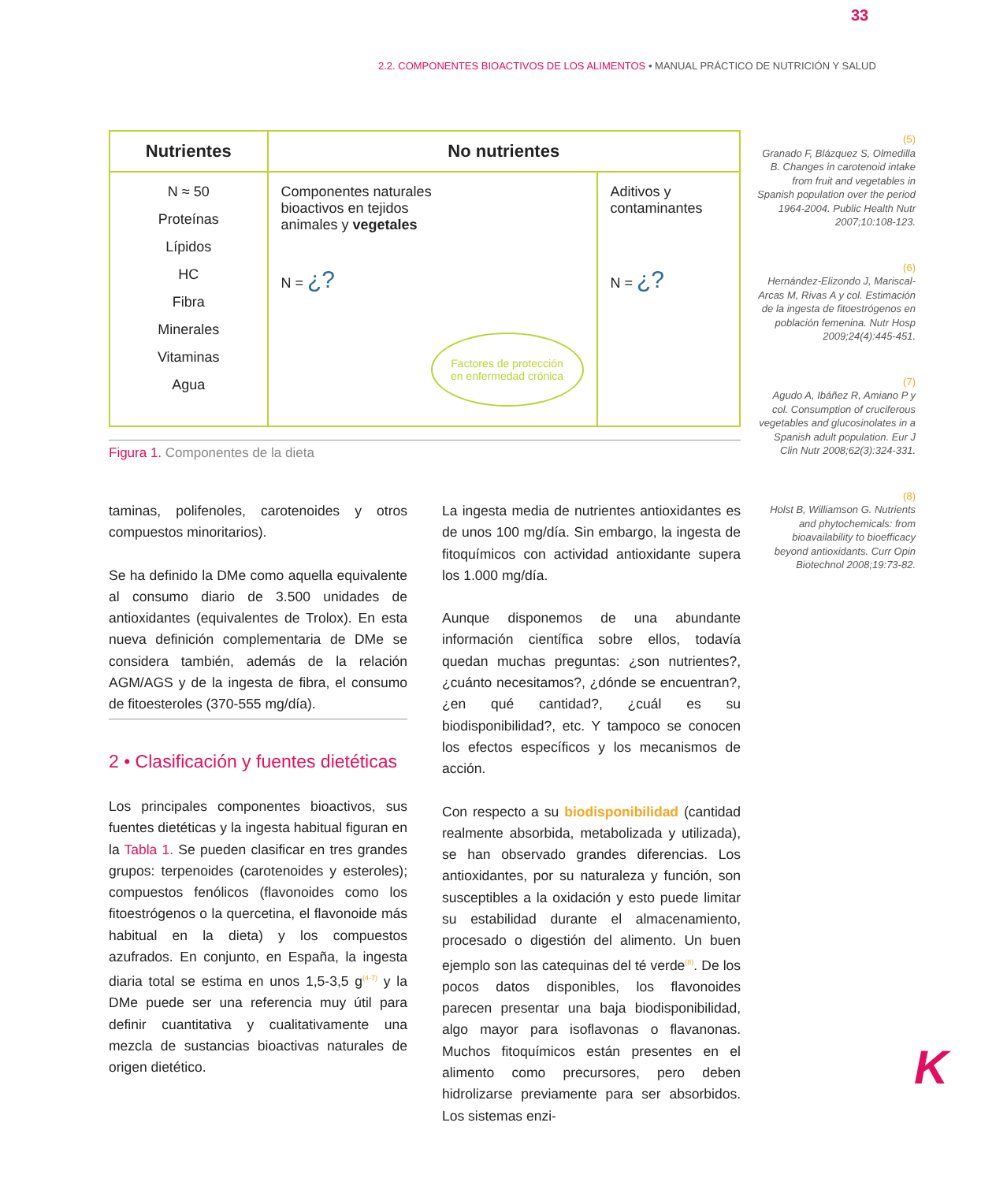33
2.2. COMPONENTES BIOACTIVOS DE LOS ALIMENTOS • MANUAL PRÁCTICO DE NUTRICIÓN Y SALUD
| Nutrientes | No nutrientes | |
| --- | --- | --- |
| N ≈ 50 Proteínas Lípidos HC Fibra Minerales Vitaminas Agua | Componentes naturales bioactivos en tejidos animales y vegetales N = ¿? Factores de protección en enfermedad crónica | Aditivos y contaminantes N = ¿? |
Figura 1. Componentes de la dieta
taminas, polifenoles, carotenoides y otros compuestos minoritarios).
Se ha definido la DMe como aquella equivalente al consumo diario de 3.500 unidades de antioxidantes (equivalentes de Trolox). En esta nueva definición complementaria de DMe se considera también, además de la relación AGM/AGS y de la ingesta de fibra, el consumo de fitoesteroles (370-555 mg/día).
2 • Clasificación y fuentes dietéticas
Los principales componentes bioactivos, sus fuentes dietéticas y la ingesta habitual figuran en la Tabla 1. Se pueden clasificar en tres grandes grupos: terpenoides (carotenoides y esteroles); compuestos fenólicos (flavonoides como los fitoestrógenos o la quercetina, el flavonoide más habitual en la dieta) y los compuestos azufrados. En conjunto, en España, la ingesta diaria total se estima en unos 1,5-3,5 g<sup>(4-7)</sup> y la DMe puede ser una referencia muy útil para definir cuantitativa y cualitativamente una mezcla de sustancias bioactivas naturales de origen dietético.
La ingesta media de nutrientes antioxidantes es de unos 100 mg/día. Sin embargo, la ingesta de fitoquímicos con actividad antioxidante supera los 1.000 mg/día.
Aunque disponemos de una abundante información científica sobre ellos, todavía quedan muchas preguntas: ¿son nutrientes?, ¿cuánto necesitamos?, ¿dónde se encuentran?, ¿en qué cantidad?, ¿cuál es su biodisponibilidad?, etc. Y tampoco se conocen los efectos específicos y los mecanismos de acción.
Con respecto a su biodisponibilidad (cantidad realmente absorbida, metabolizada y utilizada), se han observado grandes diferencias. Los antioxidantes, por su naturaleza y función, son susceptibles a la oxidación y esto puede limitar su estabilidad durante el almacenamiento, procesado o digestión del alimento. Un buen ejemplo son las catequinas del té verde<sup>(8)</sup>. De los pocos datos disponibles, los flavonoides parecen presentar una baja biodisponibilidad, algo mayor para isoflavonas o flavanonas. Muchos fitoquímicos están presentes en el alimento como precursores, pero deben hidrolizarse previamente para ser absorbidos. Los sistemas enzi-
(5)
Granado F, Blázquez S, Olmedilla B. Changes in carotenoid intake from fruit and vegetables in Spanish population over the period 1964-2004. Public Health Nutr 2007;10:108-123.
(6)
Hernández-Elizondo J, Mariscal-Arcas M, Rivas A y col. Estimación de la ingesta de fitoestrógenos en población femenina. Nutr Hosp 2009;24(4):445-451.
(7)
Agudo A, Ibáñez R, Amiano P y col. Consumption of cruciferous vegetables and glucosinolates in a Spanish adult population. Eur J Clin Nutr 2008;62(3):324-331.
(8)
Holst B, Williamson G. Nutrients and phytochemicals: from bioavailability to bioefficacy beyond antioxidants. Curr Opin Biotechnol 2008;19:73-82.
K